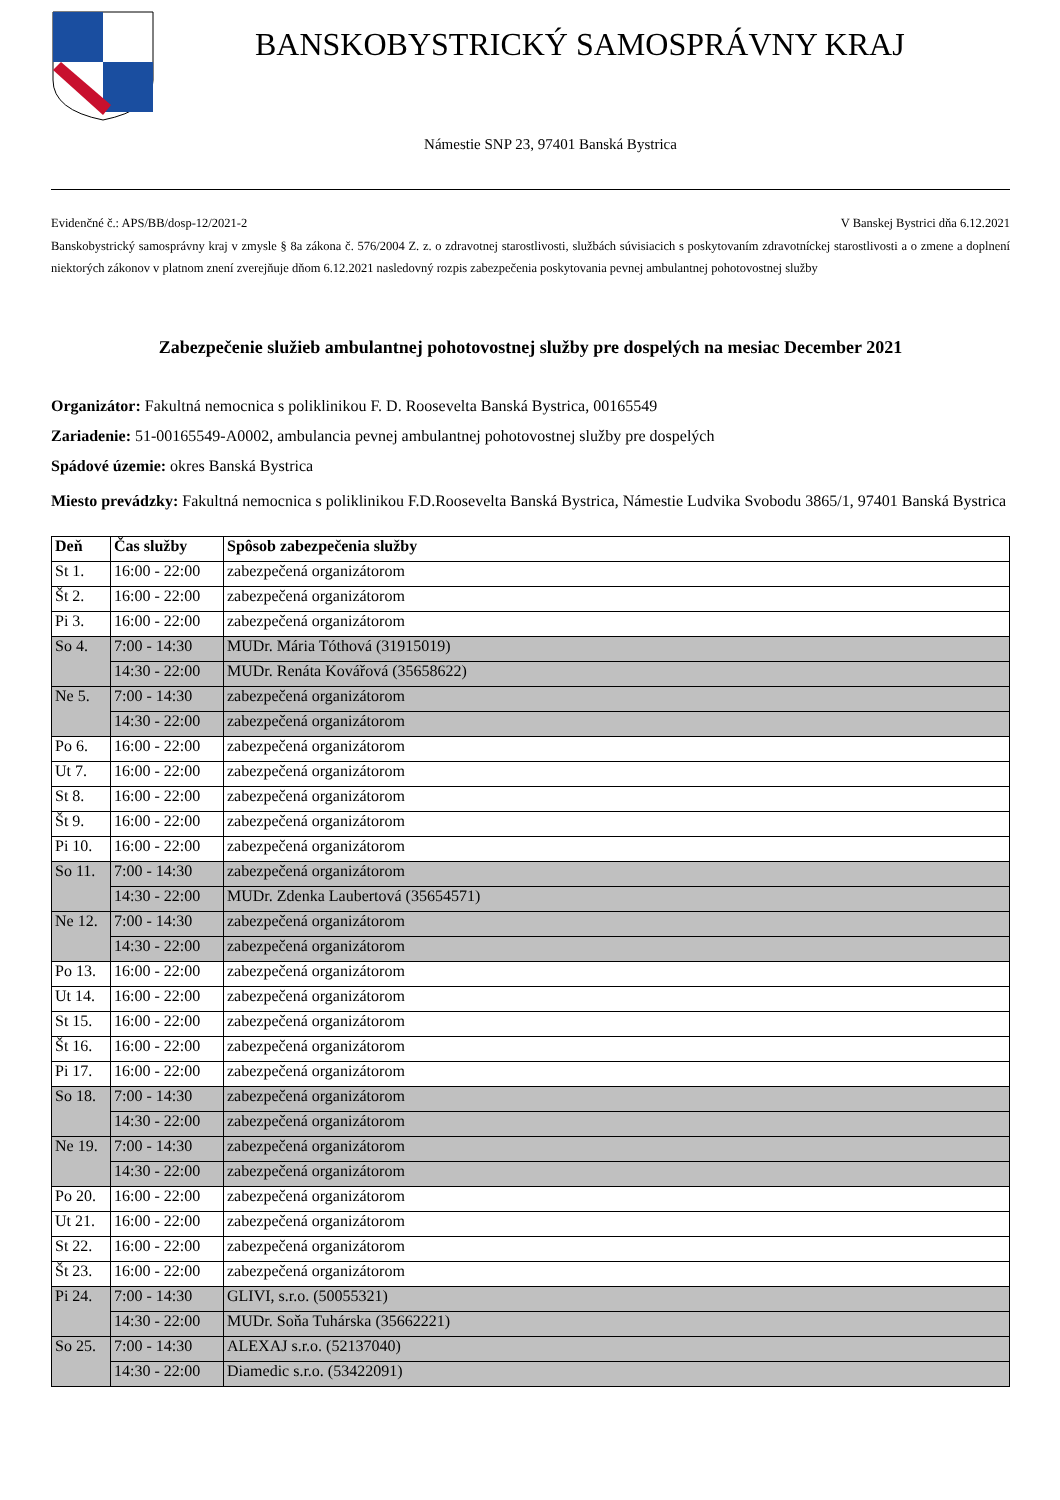BANSKOBYSTRICKÝ SAMOSPRÁVNY KRAJ
Námestie SNP 23, 97401 Banská Bystrica
Evidenčné č.: APS/BB/dosp-12/2021-2 V Banskej Bystrici dňa 6.12.2021
Banskobystrický samosprávny kraj v zmysle § 8a zákona č. 576/2004 Z. z. o zdravotnej starostlivosti, službách súvisiacich s poskytovaním zdravotníckej starostlivosti a o zmene a doplnení niektorých zákonov v platnom znení zverejňuje dňom 6.12.2021 nasledovný rozpis zabezpečenia poskytovania pevnej ambulantnej pohotovostnej služby
Zabezpečenie služieb ambulantnej pohotovostnej služby pre dospelých na mesiac December 2021
Organizátor: Fakultná nemocnica s poliklinikou F. D. Roosevelta Banská Bystrica, 00165549
Zariadenie: 51-00165549-A0002, ambulancia pevnej ambulantnej pohotovostnej služby pre dospelých
Spádové územie: okres Banská Bystrica
Miesto prevádzky: Fakultná nemocnica s poliklinikou F.D.Roosevelta Banská Bystrica, Námestie Ludvika Svobodu 3865/1, 97401 Banská Bystrica
| Deň | Čas služby | Spôsob zabezpečenia služby |
| --- | --- | --- |
| St 1. | 16:00 - 22:00 | zabezpečená organizátorom |
| Št 2. | 16:00 - 22:00 | zabezpečená organizátorom |
| Pi 3. | 16:00 - 22:00 | zabezpečená organizátorom |
| So 4. | 7:00 - 14:30 | MUDr. Mária Tóthová (31915019) |
| | 14:30 - 22:00 | MUDr. Renáta Kovářová (35658622) |
| Ne 5. | 7:00 - 14:30 | zabezpečená organizátorom |
| | 14:30 - 22:00 | zabezpečená organizátorom |
| Po 6. | 16:00 - 22:00 | zabezpečená organizátorom |
| Ut 7. | 16:00 - 22:00 | zabezpečená organizátorom |
| St 8. | 16:00 - 22:00 | zabezpečená organizátorom |
| Št 9. | 16:00 - 22:00 | zabezpečená organizátorom |
| Pi 10. | 16:00 - 22:00 | zabezpečená organizátorom |
| So 11. | 7:00 - 14:30 | zabezpečená organizátorom |
| | 14:30 - 22:00 | MUDr. Zdenka Laubertová (35654571) |
| Ne 12. | 7:00 - 14:30 | zabezpečená organizátorom |
| | 14:30 - 22:00 | zabezpečená organizátorom |
| Po 13. | 16:00 - 22:00 | zabezpečená organizátorom |
| Ut 14. | 16:00 - 22:00 | zabezpečená organizátorom |
| St 15. | 16:00 - 22:00 | zabezpečená organizátorom |
| Št 16. | 16:00 - 22:00 | zabezpečená organizátorom |
| Pi 17. | 16:00 - 22:00 | zabezpečená organizátorom |
| So 18. | 7:00 - 14:30 | zabezpečená organizátorom |
| | 14:30 - 22:00 | zabezpečená organizátorom |
| Ne 19. | 7:00 - 14:30 | zabezpečená organizátorom |
| | 14:30 - 22:00 | zabezpečená organizátorom |
| Po 20. | 16:00 - 22:00 | zabezpečená organizátorom |
| Ut 21. | 16:00 - 22:00 | zabezpečená organizátorom |
| St 22. | 16:00 - 22:00 | zabezpečená organizátorom |
| Št 23. | 16:00 - 22:00 | zabezpečená organizátorom |
| Pi 24. | 7:00 - 14:30 | GLIVI, s.r.o. (50055321) |
| | 14:30 - 22:00 | MUDr. Soňa Tuhárska (35662221) |
| So 25. | 7:00 - 14:30 | ALEXAJ s.r.o. (52137040) |
| | 14:30 - 22:00 | Diamedic s.r.o. (53422091) |